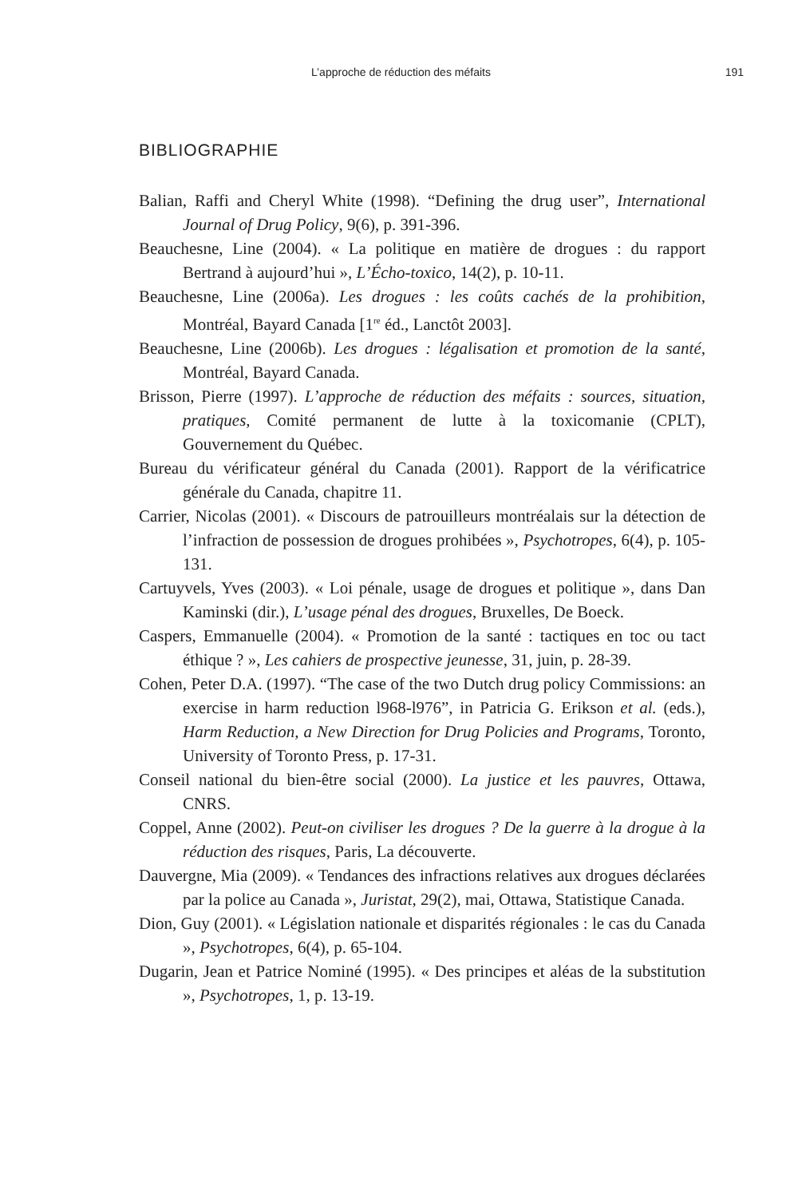L’approche de réduction des méfaits 191
BIBLIOGRAPHIE
Balian, Raffi and Cheryl White (1998). “Defining the drug user”, International Journal of Drug Policy, 9(6), p. 391-396.
Beauchesne, Line (2004). « La politique en matière de drogues : du rapport Bertrand à aujourd’hui », L’Écho-toxico, 14(2), p. 10-11.
Beauchesne, Line (2006a). Les drogues : les coûts cachés de la prohibition, Montréal, Bayard Canada [1<sup>re</sup> éd., Lanctôt 2003].
Beauchesne, Line (2006b). Les drogues : légalisation et promotion de la santé, Montréal, Bayard Canada.
Brisson, Pierre (1997). L’approche de réduction des méfaits : sources, situation, pratiques, Comité permanent de lutte à la toxicomanie (CPLT), Gouvernement du Québec.
Bureau du vérificateur général du Canada (2001). Rapport de la vérificatrice générale du Canada, chapitre 11.
Carrier, Nicolas (2001). « Discours de patrouilleurs montréalais sur la détection de l’infraction de possession de drogues prohibées », Psychotropes, 6(4), p. 105-131.
Cartuyvels, Yves (2003). « Loi pénale, usage de drogues et politique », dans Dan Kaminski (dir.), L’usage pénal des drogues, Bruxelles, De Boeck.
Caspers, Emmanuelle (2004). « Promotion de la santé : tactiques en toc ou tact éthique ? », Les cahiers de prospective jeunesse, 31, juin, p. 28-39.
Cohen, Peter D.A. (1997). “The case of the two Dutch drug policy Commissions: an exercise in harm reduction l968-l976”, in Patricia G. Erikson et al. (eds.), Harm Reduction, a New Direction for Drug Policies and Programs, Toronto, University of Toronto Press, p. 17-31.
Conseil national du bien-être social (2000). La justice et les pauvres, Ottawa, CNRS.
Coppel, Anne (2002). Peut-on civiliser les drogues ? De la guerre à la drogue à la réduction des risques, Paris, La découverte.
Dauvergne, Mia (2009). « Tendances des infractions relatives aux drogues déclarées par la police au Canada », Juristat, 29(2), mai, Ottawa, Statistique Canada.
Dion, Guy (2001). « Législation nationale et disparités régionales : le cas du Canada », Psychotropes, 6(4), p. 65-104.
Dugarin, Jean et Patrice Nominé (1995). « Des principes et aléas de la substitution », Psychotropes, 1, p. 13-19.